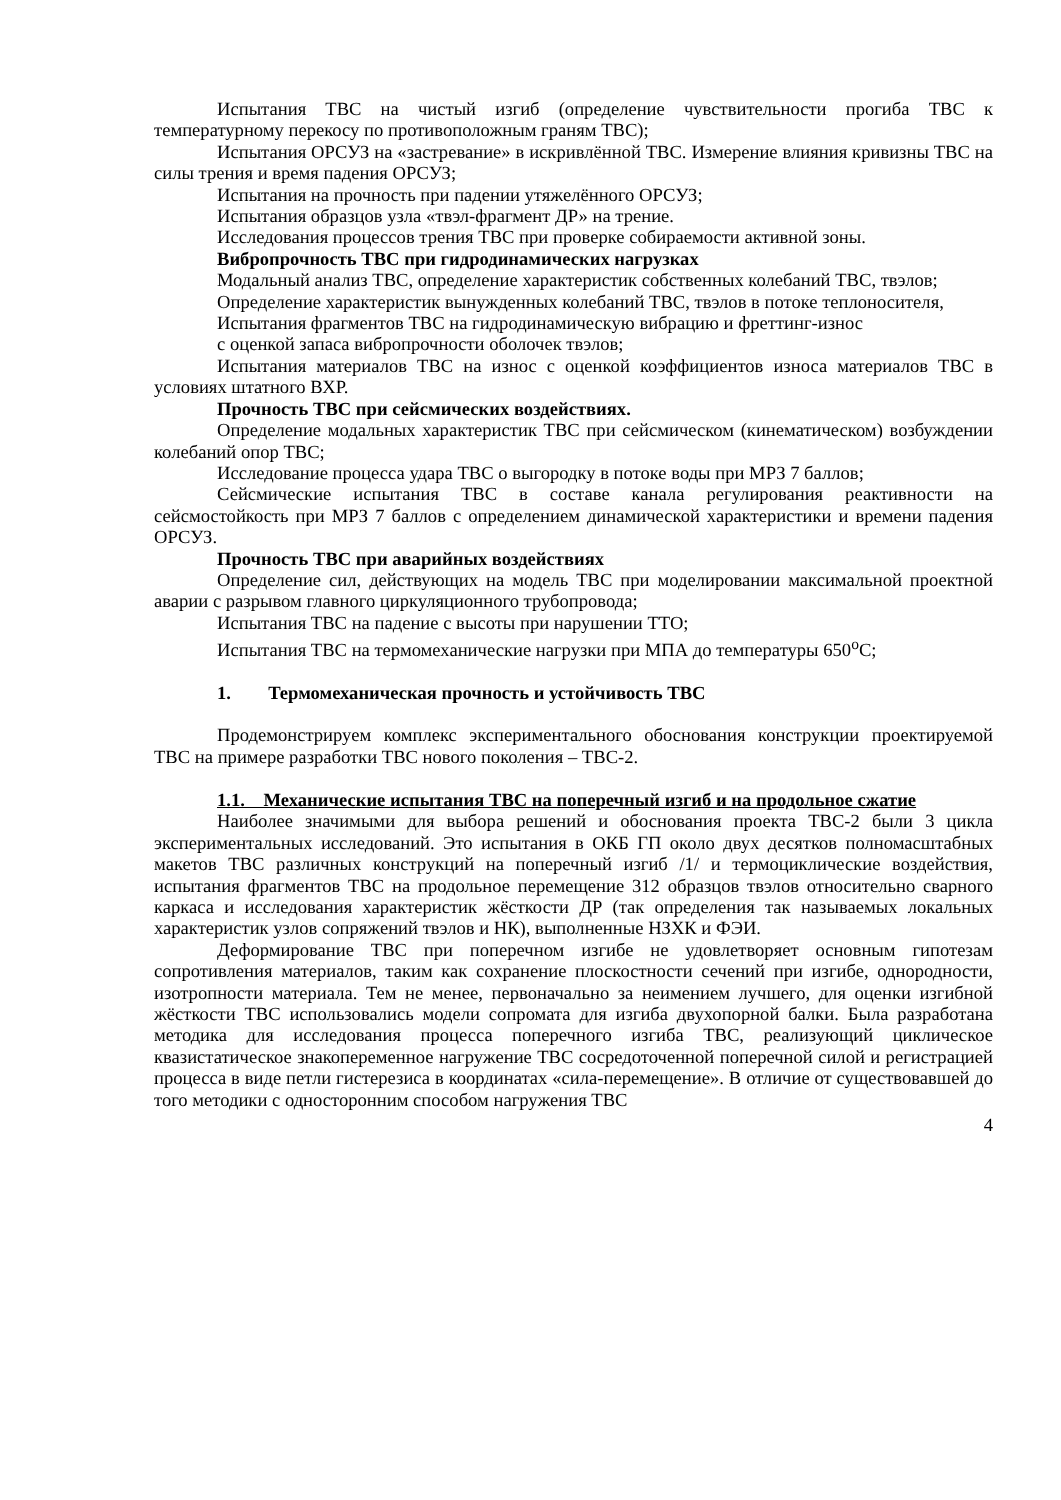Испытания ТВС на чистый изгиб (определение чувствительности прогиба ТВС к температурному перекосу по противоположным граням ТВС);
Испытания ОРСУЗ на «застревание» в искривлённой ТВС. Измерение влияния кривизны ТВС на силы трения и время падения ОРСУЗ;
Испытания на прочность при падении утяжелённого ОРСУЗ;
Испытания образцов узла «твэл-фрагмент ДР» на трение.
Исследования процессов трения ТВС при проверке собираемости активной зоны.
Вибропрочность ТВС при гидродинамических нагрузках
Модальный анализ ТВС, определение характеристик собственных колебаний ТВС, твэлов;
Определение характеристик вынужденных колебаний ТВС, твэлов в потоке теплоносителя,
Испытания фрагментов ТВС на гидродинамическую вибрацию и фреттинг-износ
с оценкой запаса вибропрочности оболочек твэлов;
Испытания материалов ТВС на износ с оценкой коэффициентов износа материалов ТВС в условиях штатного ВХР.
Прочность ТВС при сейсмических воздействиях.
Определение модальных характеристик ТВС при сейсмическом (кинематическом) возбуждении колебаний опор ТВС;
Исследование процесса удара ТВС о выгородку в потоке воды при МРЗ 7 баллов;
Сейсмические испытания ТВС в составе канала регулирования реактивности на сейсмостойкость при МРЗ 7 баллов с определением динамической характеристики и времени падения ОРСУЗ.
Прочность ТВС при аварийных воздействиях
Определение сил, действующих на модель ТВС при моделировании максимальной проектной аварии с разрывом главного циркуляционного трубопровода;
Испытания ТВС на падение с высоты при нарушении ТТО;
Испытания ТВС на термомеханические нагрузки при МПА до температуры 650<sup>о</sup>С;
1. Термомеханическая прочность и устойчивость ТВС
Продемонстрируем комплекс экспериментального обоснования конструкции проектируемой ТВС на примере разработки ТВС нового поколения – ТВС-2.
1.1. Механические испытания ТВС на поперечный изгиб и на продольное сжатие
Наиболее значимыми для выбора решений и обоснования проекта ТВС-2 были 3 цикла экспериментальных исследований. Это испытания в ОКБ ГП около двух десятков полномасштабных макетов ТВС различных конструкций на поперечный изгиб /1/ и термоциклические воздействия, испытания фрагментов ТВС на продольное перемещение 312 образцов твэлов относительно сварного каркаса и исследования характеристик жёсткости ДР (так определения так называемых локальных характеристик узлов сопряжений твэлов и НК), выполненные НЗХК и ФЭИ.
Деформирование ТВС при поперечном изгибе не удовлетворяет основным гипотезам сопротивления материалов, таким как сохранение плоскостности сечений при изгибе, однородности, изотропности материала. Тем не менее, первоначально за неимением лучшего, для оценки изгибной жёсткости ТВС использовались модели сопромата для изгиба двухопорной балки. Была разработана методика для исследования процесса поперечного изгиба ТВС, реализующий циклическое квазистатическое знакопеременное нагружение ТВС сосредоточенной поперечной силой и регистрацией процесса в виде петли гистерезиса в координатах «сила-перемещение». В отличие от существовавшей до того методики с односторонним способом нагружения ТВС
4